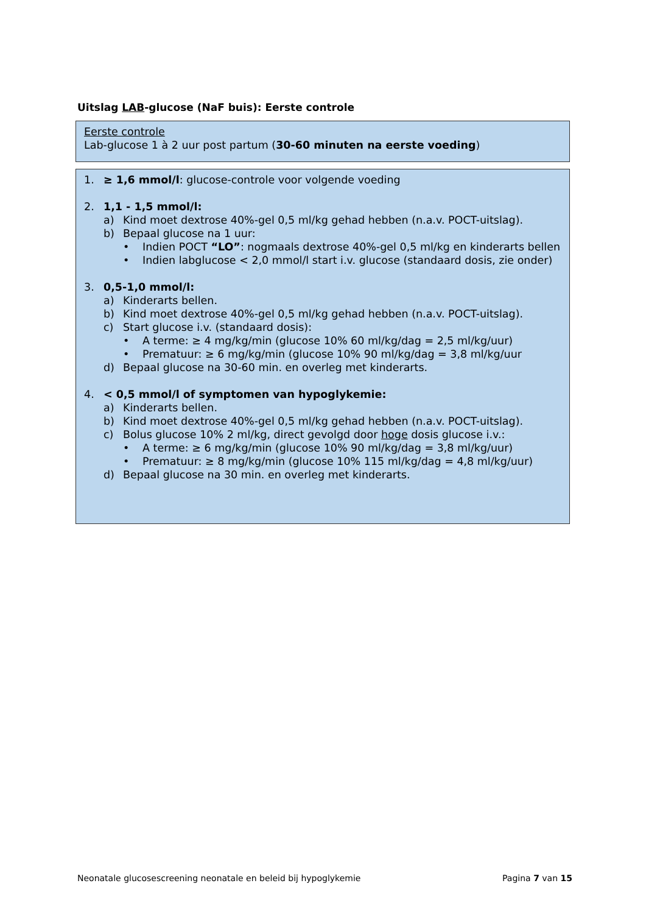Uitslag LAB-glucose (NaF buis): Eerste controle
Eerste controle
Lab-glucose 1 à 2 uur post partum (30-60 minuten na eerste voeding)
1. ≥ 1,6 mmol/l: glucose-controle voor volgende voeding
2. 1,1 - 1,5 mmol/l:
a) Kind moet dextrose 40%-gel 0,5 ml/kg gehad hebben (n.a.v. POCT-uitslag).
b) Bepaal glucose na 1 uur:
• Indien POCT “LO”: nogmaals dextrose 40%-gel 0,5 ml/kg en kinderarts bellen
• Indien labglucose < 2,0 mmol/l start i.v. glucose (standaard dosis, zie onder)
3. 0,5-1,0 mmol/l:
a) Kinderarts bellen.
b) Kind moet dextrose 40%-gel 0,5 ml/kg gehad hebben (n.a.v. POCT-uitslag).
c) Start glucose i.v. (standaard dosis):
• A terme: ≥ 4 mg/kg/min (glucose 10% 60 ml/kg/dag = 2,5 ml/kg/uur)
• Prematuur: ≥ 6 mg/kg/min (glucose 10% 90 ml/kg/dag = 3,8 ml/kg/uur
d) Bepaal glucose na 30-60 min. en overleg met kinderarts.
4. < 0,5 mmol/l of symptomen van hypoglykemie:
a) Kinderarts bellen.
b) Kind moet dextrose 40%-gel 0,5 ml/kg gehad hebben (n.a.v. POCT-uitslag).
c) Bolus glucose 10% 2 ml/kg, direct gevolgd door hoge dosis glucose i.v.:
• A terme: ≥ 6 mg/kg/min (glucose 10% 90 ml/kg/dag = 3,8 ml/kg/uur)
• Prematuur: ≥ 8 mg/kg/min (glucose 10% 115 ml/kg/dag = 4,8 ml/kg/uur)
d) Bepaal glucose na 30 min. en overleg met kinderarts.
Neonatale glucosescreening neonatale en beleid bij hypoglykemie Pagina 7 van 15